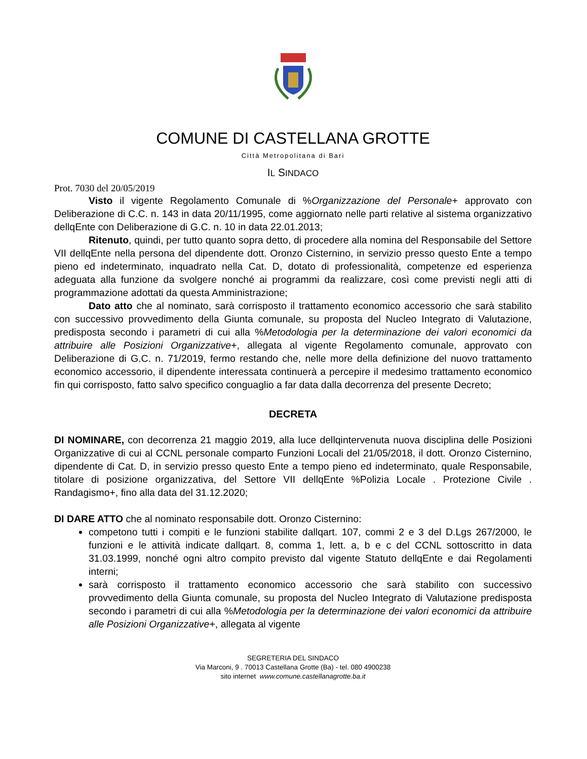COMUNE DI CASTELLANA GROTTE
Città Metropolitana di Bari
IL SINDACO
Prot. 7030 del 20/05/2019
Visto il vigente Regolamento Comunale di %Organizzazione del Personale+ approvato con Deliberazione di C.C. n. 143 in data 20/11/1995, come aggiornato nelle parti relative al sistema organizzativo dellqEnte con Deliberazione di G.C. n. 10 in data 22.01.2013;
Ritenuto, quindi, per tutto quanto sopra detto, di procedere alla nomina del Responsabile del Settore VII dellqEnte nella persona del dipendente dott. Oronzo Cisternino, in servizio presso questo Ente a tempo pieno ed indeterminato, inquadrato nella Cat. D, dotato di professionalità, competenze ed esperienza adeguata alla funzione da svolgere nonché ai programmi da realizzare, così come previsti negli atti di programmazione adottati da questa Amministrazione;
Dato atto che al nominato, sarà corrisposto il trattamento economico accessorio che sarà stabilito con successivo provvedimento della Giunta comunale, su proposta del Nucleo Integrato di Valutazione, predisposta secondo i parametri di cui alla %Metodologia per la determinazione dei valori economici da attribuire alle Posizioni Organizzative+, allegata al vigente Regolamento comunale, approvato con Deliberazione di G.C. n. 71/2019, fermo restando che, nelle more della definizione del nuovo trattamento economico accessorio, il dipendente interessata continuerà a percepire il medesimo trattamento economico fin qui corrisposto, fatto salvo specifico conguaglio a far data dalla decorrenza del presente Decreto;
DECRETA
DI NOMINARE, con decorrenza 21 maggio 2019, alla luce dellqintervenuta nuova disciplina delle Posizioni Organizzative di cui al CCNL personale comparto Funzioni Locali del 21/05/2018, il dott. Oronzo Cisternino, dipendente di Cat. D, in servizio presso questo Ente a tempo pieno ed indeterminato, quale Responsabile, titolare di posizione organizzativa, del Settore VII dellqEnte %Polizia Locale . Protezione Civile . Randagismo+, fino alla data del 31.12.2020;
DI DARE ATTO che al nominato responsabile dott. Oronzo Cisternino:
competono tutti i compiti e le funzioni stabilite dallqart. 107, commi 2 e 3 del D.Lgs 267/2000, le funzioni e le attività indicate dallqart. 8, comma 1, lett. a, b e c del CCNL sottoscritto in data 31.03.1999, nonché ogni altro compito previsto dal vigente Statuto dellqEnte e dai Regolamenti interni;
sarà corrisposto il trattamento economico accessorio che sarà stabilito con successivo provvedimento della Giunta comunale, su proposta del Nucleo Integrato di Valutazione predisposta secondo i parametri di cui alla %Metodologia per la determinazione dei valori economici da attribuire alle Posizioni Organizzative+, allegata al vigente
SEGRETERIA DEL SINDACO
Via Marconi, 9 . 70013 Castellana Grotte (Ba) - tel. 080 4900238
sito internet www.comune.castellanagrotte.ba.it